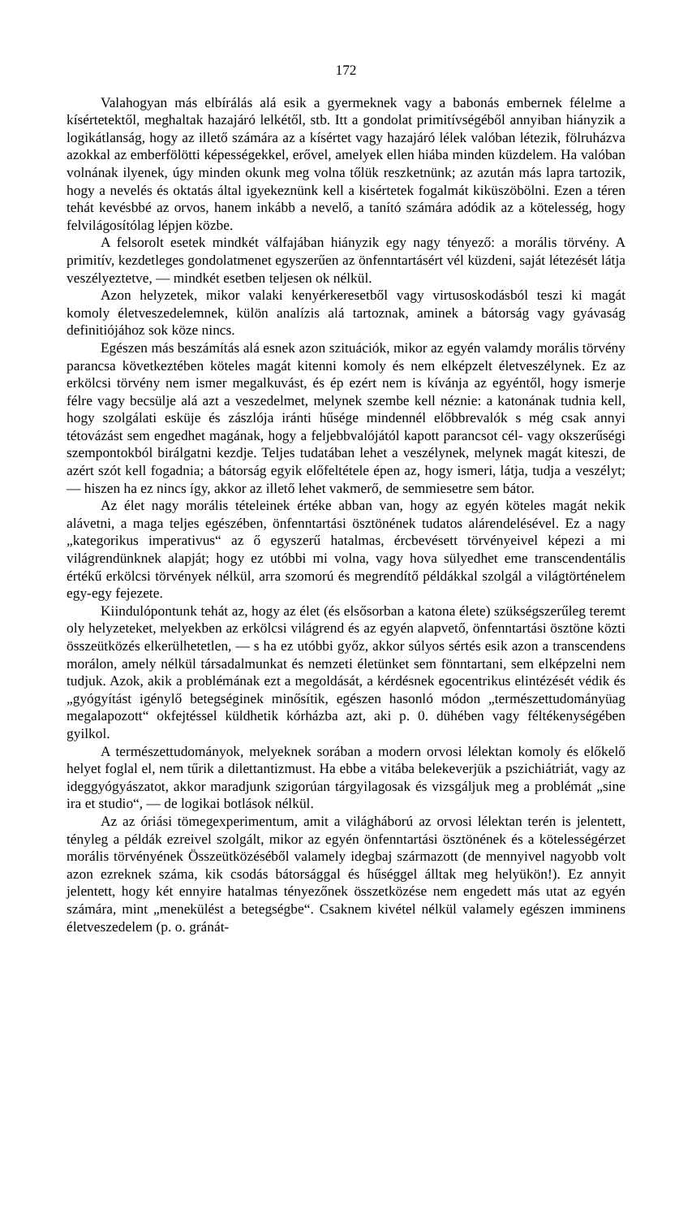172
Valahogyan más elbírálás alá esik a gyermeknek vagy a babonás embernek félelme a kísértetektől, meghaltak hazajáró lelkétől, stb. Itt a gondolat primitívségéből annyiban hiányzik a logikátlanság, hogy az illető számára az a kísértet vagy hazajáró lélek valóban létezik, fölruházva azokkal az emberfölötti képességekkel, erővel, amelyek ellen hiába minden küzdelem. Ha valóban volnának ilyenek, úgy minden okunk meg volna tőlük reszket­nünk; az azután más lapra tartozik, hogy a nevelés és oktatás által igyekez­nünk kell a kisértetek fogalmát kiküszöbölni. Ezen a téren tehát kevésbbé az orvos, hanem inkább a nevelő, a tanító számára adódik az a kötelesség, hogy felvilágosítólag lépjen közbe.
A felsorolt esetek mindkét válfajában hiányzik egy nagy tényező: a morális törvény. A primitív, kezdetleges gondolatmenet egyszerűen az önfenntartásért vél küzdeni, saját létezését látja veszélyeztetve, — mindkét esetben teljesen ok nélkül.
Azon helyzetek, mikor valaki kenyérkeresetből vagy virtusoskodásból teszi ki magát komoly életveszedelemnek, külön analízis alá tartoznak, aminek a bátorság vagy gyávaság definitiójához sok köze nincs.
Egészen más beszámítás alá esnek azon szituációk, mikor az egyén valamdy morális törvény parancsa következtében köteles magát kitenni komoly és nem elképzelt életveszélynek. Ez az erkölcsi törvény nem ismer megalkuvást, és ép ezért nem is kívánja az egyéntől, hogy ismerje félre vagy becsülje alá azt a veszedelmet, melynek szembe kell néznie: a katonának tudnia kell, hogy szolgálati esküje és zászlója iránti hűsége mindennél előbbre­valók s még csak annyi tétovázást sem engedhet magának, hogy a feljebb­valójától kapott parancsot cél- vagy okszerűségi szempontokból birálgatni kezdje. Teljes tudatában lehet a veszélynek, melynek magát kiteszi, de azért szót kell fogadnia; a bátorság egyik előfeltétele épen az, hogy ismeri, látja, tudja a veszélyt; — hiszen ha ez nincs így, akkor az illető lehet vakmerő, de semmiesetre sem bátor.
Az élet nagy morális tételeinek értéke abban van, hogy az egyén köteles magát nekik alávetni, a maga teljes egészében, önfenntartási ösztönének tudatos alárendelésével. Ez a nagy „kategorikus imperativus“ az ő egyszerű hatalmas, ércbevésett törvényeivel képezi a mi világrendünknek alapját; hogy ez utóbbi mi volna, vagy hova sülyedhet eme transcendentális értékű erkölcsi törvények nélkül, arra szomorú és megrendítő példákkal szolgál a világtörténelem egy-egy fejezete.
Kiindulópontunk tehát az, hogy az élet (és elsősorban a katona élete) szükségszerűleg teremt oly helyzeteket, melyekben az erkölcsi világrend és az egyén alapvető, önfenntartási ösztöne közti összeütközés elkerülhetet­len, — s ha ez utóbbi győz, akkor súlyos sértés esik azon a transcendens morálon, amely nélkül társadalmunkat és nemzeti életünket sem fönntar­tani, sem elképzelni nem tudjuk. Azok, akik a problémának ezt a megoldását, a kérdésnek egocentrikus elintézését védik és „gyógyítást igénylő betegségi­nek minősítik, egészen hasonló módon „természettudományüag megalapo­zott“ okfejtéssel küldhetik kórházba azt, aki p. 0. dühében vagy féltékeny­ségében gyilkol.
A természettudományok, melyeknek sorában a modern orvosi lélektan komoly és előkelő helyet foglal el, nem tűrik a dilettantizmust. Ha ebbe a vitába belekeverjük a pszichiátriát, vagy az ideggyógyászatot, akkor marad­junk szigorúan tárgyilagosak és vizsgáljuk meg a problémát „sine ira et studio“, — de logikai botlások nélkül.
Az az óriási tömegexperimentum, amit a világháború az orvosi lélektan terén is jelentett, tényleg a példák ezreivel szolgált, mikor az egyén önfenn­tartási ösztönének és a kötelességérzet morális törvényének Összeütközésé­ből valamely idegbaj származott (de mennyivel nagyobb volt azon ezreknek száma, kik csodás bátorsággal és hűséggel álltak meg helyükön!). Ez annyit jelentett, hogy két ennyire hatalmas tényezőnek összetközése nem engedett más utat az egyén számára, mint „menekülést a betegségbe“. Csaknem kivétel nélkül valamely egészen imminens életveszedelem (p. o. gránát-